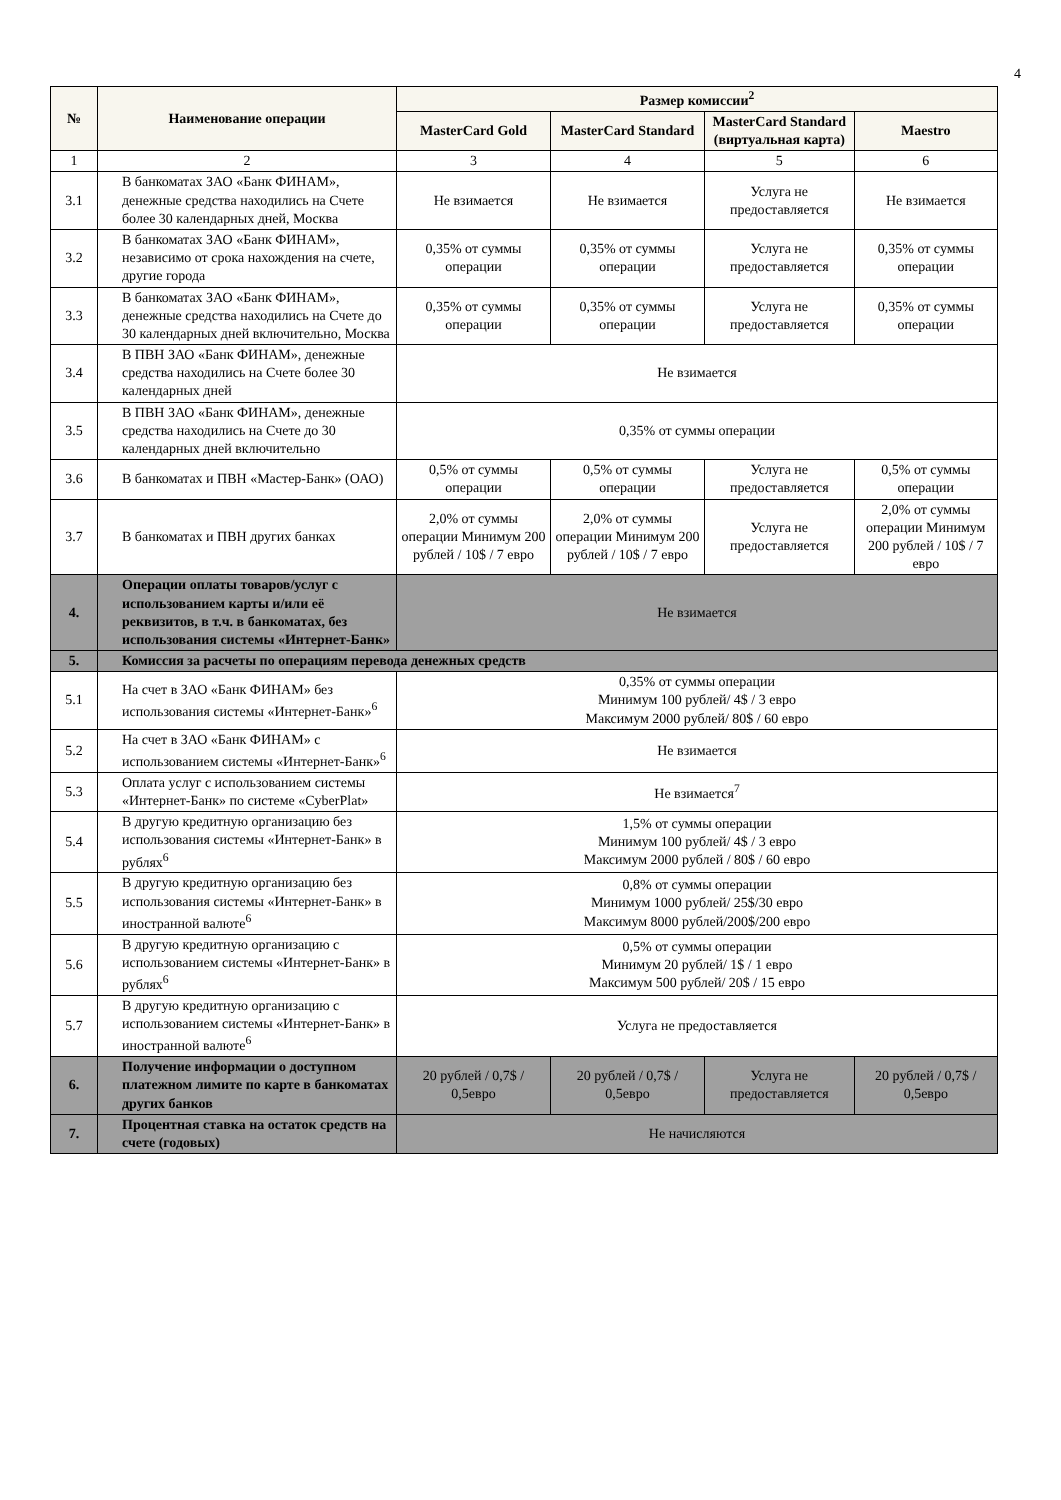4
| № | Наименование операции | Размер комиссии<sup>2</sup> | | | |
| --- | --- | --- | --- | --- | --- |
| | | MasterCard Gold | MasterCard Standard | MasterCard Standard (виртуальная карта) | Maestro |
| 1 | 2 | 3 | 4 | 5 | 6 |
| 3.1 | В банкоматах ЗАО «Банк ФИНАМ», денежные средства находились на Счете более 30 календарных дней, Москва | Не взимается | Не взимается | Услуга не предоставляется | Не взимается |
| 3.2 | В банкоматах ЗАО «Банк ФИНАМ», независимо от срока нахождения на счете, другие города | 0,35% от суммы операции | 0,35% от суммы операции | Услуга не предоставляется | 0,35% от суммы операции |
| 3.3 | В банкоматах ЗАО «Банк ФИНАМ», денежные средства находились на Счете до 30 календарных дней включительно, Москва | 0,35% от суммы операции | 0,35% от суммы операции | Услуга не предоставляется | 0,35% от суммы операции |
| 3.4 | В ПВН ЗАО «Банк ФИНАМ», денежные средства находились на Счете более 30 календарных дней | Не взимается | | | |
| 3.5 | В ПВН ЗАО «Банк ФИНАМ», денежные средства находились на Счете до 30 календарных дней включительно | 0,35% от суммы операции | | | |
| 3.6 | В банкоматах и ПВН «Мастер-Банк» (ОАО) | 0,5% от суммы операции | 0,5% от суммы операции | Услуга не предоставляется | 0,5% от суммы операции |
| 3.7 | В банкоматах и ПВН других банках | 2,0% от суммы операции Минимум 200 рублей / 10$ / 7 евро | 2,0% от суммы операции Минимум 200 рублей / 10$ / 7 евро | Услуга не предоставляется | 2,0% от суммы операции Минимум 200 рублей / 10$ / 7 евро |
| 4. | Операции оплаты товаров/услуг с использованием карты и/или её реквизитов, в т.ч. в банкоматах, без использования системы «Интернет-Банк» | Не взимается | | | |
| 5. | Комиссия за расчеты по операциям перевода денежных средств | | | | |
| 5.1 | На счет в ЗАО «Банк ФИНАМ» без использования системы «Интернет-Банк»<sup>6</sup> | 0,35% от суммы операции Минимум 100 рублей/ 4$ / 3 евро Максимум 2000 рублей/ 80$ / 60 евро | | | |
| 5.2 | На счет в ЗАО «Банк ФИНАМ» с использованием системы «Интернет-Банк»<sup>6</sup> | Не взимается | | | |
| 5.3 | Оплата услуг с использованием системы «Интернет-Банк» по системе «CyberPlat» | Не взимается<sup>7</sup> | | | |
| 5.4 | В другую кредитную организацию без использования системы «Интернет-Банк» в рублях<sup>6</sup> | 1,5% от суммы операции Минимум 100 рублей/ 4$ / 3 евро Максимум 2000 рублей / 80$ / 60 евро | | | |
| 5.5 | В другую кредитную организацию без использования системы «Интернет-Банк» в иностранной валюте<sup>6</sup> | 0,8% от суммы операции Минимум 1000 рублей/ 25$/30 евро Максимум 8000 рублей/200$/200 евро | | | |
| 5.6 | В другую кредитную организацию с использованием системы «Интернет-Банк» в рублях<sup>6</sup> | 0,5% от суммы операции Минимум 20 рублей/ 1$ / 1 евро Максимум 500 рублей/ 20$ / 15 евро | | | |
| 5.7 | В другую кредитную организацию с использованием системы «Интернет-Банк» в иностранной валюте<sup>6</sup> | Услуга не предоставляется | | | |
| 6. | Получение информации о доступном платежном лимите по карте в банкоматах других банков | 20 рублей / 0,7$ / 0,5евро | 20 рублей / 0,7$ / 0,5евро | Услуга не предоставляется | 20 рублей / 0,7$ / 0,5евро |
| 7. | Процентная ставка на остаток средств на счете (годовых) | Не начисляются | | | |